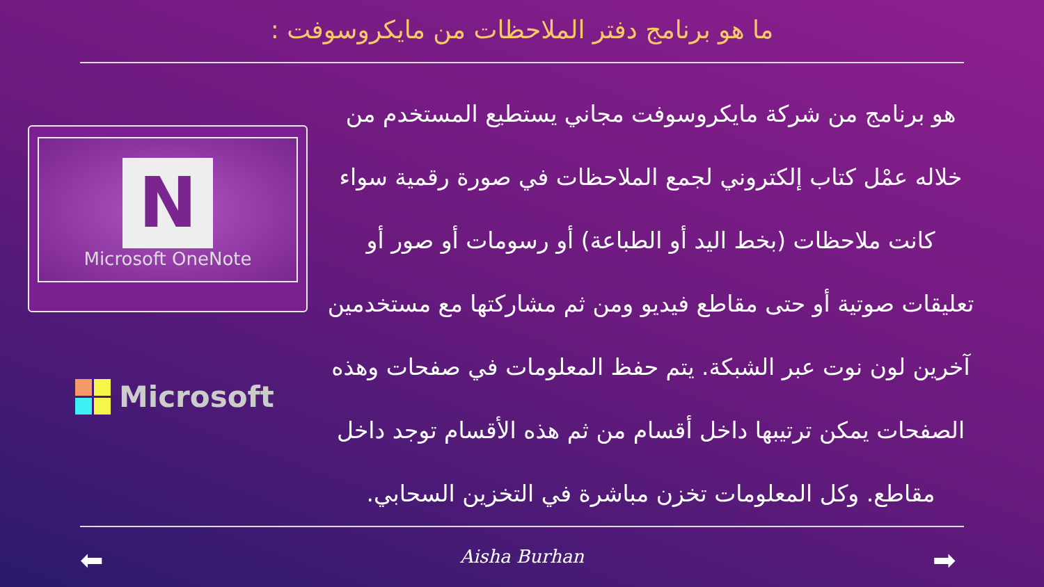ما هو برنامج دفتر الملاحظات من مايكروسوفت :
N
Microsoft OneNote
Microsoft
هو برنامج من شركة مايكروسوفت مجاني يستطيع المستخدم من خلاله عمْل كتاب إلكتروني لجمع الملاحظات في صورة رقمية سواء كانت ملاحظات (بخط اليد أو الطباعة) أو رسومات أو صور أو تعليقات صوتية أو حتى مقاطع فيديو ومن ثم مشاركتها مع مستخدمين آخرين لون نوت عبر الشبكة. يتم حفظ المعلومات في صفحات وهذه الصفحات يمكن ترتيبها داخل أقسام من ثم هذه الأقسام توجد داخل مقاطع. وكل المعلومات تخزن مباشرة في التخزين السحابي.
⬅
Aisha Burhan ➡